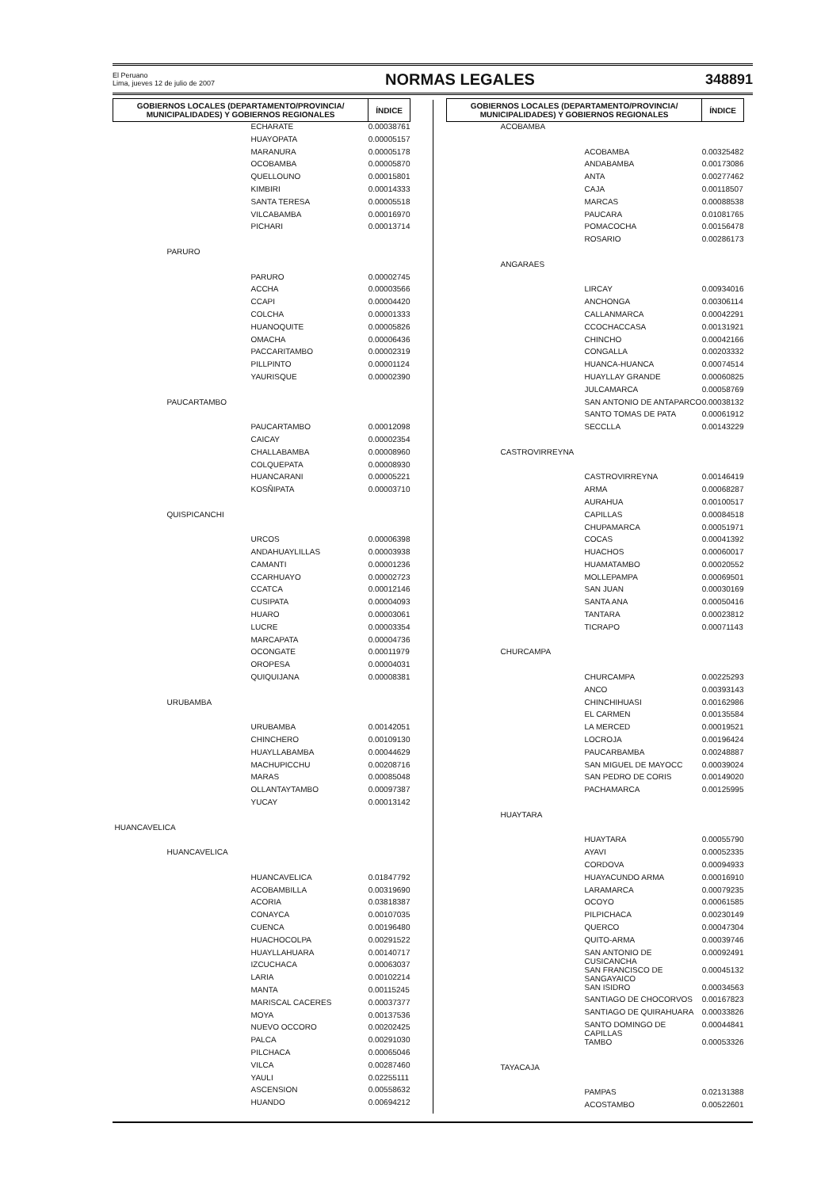El Peruano
Lima, jueves 12 de julio de 2007
NORMAS LEGALES 348891
| GOBIERNOS LOCALES (DEPARTAMENTO/PROVINCIA/ MUNICIPALIDADES) Y GOBIERNOS REGIONALES | ÍNDICE |
| --- | --- |
| ECHARATE | 0.00038761 |
| HUAYOPATA | 0.00005157 |
| MARANURA | 0.00005178 |
| OCOBAMBA | 0.00005870 |
| QUELLOUNO | 0.00015801 |
| KIMBIRI | 0.00014333 |
| SANTA TERESA | 0.00005518 |
| VILCABAMBA | 0.00016970 |
| PICHARI | 0.00013714 |
| PARURO | |
| PARURO | 0.00002745 |
| ACCHA | 0.00003566 |
| CCAPI | 0.00004420 |
| COLCHA | 0.00001333 |
| HUANOQUITE | 0.00005826 |
| OMACHA | 0.00006436 |
| PACCARITAMBO | 0.00002319 |
| PILLPINTO | 0.00001124 |
| YAURISQUE | 0.00002390 |
| PAUCARTAMBO | |
| PAUCARTAMBO | 0.00012098 |
| CAICAY | 0.00002354 |
| CHALLABAMBA | 0.00008960 |
| COLQUEPATA | 0.00008930 |
| HUANCARANI | 0.00005221 |
| KOSÑIPATA | 0.00003710 |
| QUISPICANCHI | |
| URCOS | 0.00006398 |
| ANDAHUAYLILLAS | 0.00003938 |
| CAMANTI | 0.00001236 |
| CCARHUAYO | 0.00002723 |
| CCATCA | 0.00012146 |
| CUSIPATA | 0.00004093 |
| HUARO | 0.00003061 |
| LUCRE | 0.00003354 |
| MARCAPATA | 0.00004736 |
| OCONGATE | 0.00011979 |
| OROPESA | 0.00004031 |
| QUIQUIJANA | 0.00008381 |
| URUBAMBA | |
| URUBAMBA | 0.00142051 |
| CHINCHERO | 0.00109130 |
| HUAYLLABAMBA | 0.00044629 |
| MACHUPICCHU | 0.00208716 |
| MARAS | 0.00085048 |
| OLLANTAYTAMBO | 0.00097387 |
| YUCAY | 0.00013142 |
| HUANCAVELICA | |
| HUANCAVELICA | |
| HUANCAVELICA | 0.01847792 |
| ACOBAMBILLA | 0.00319690 |
| ACORIA | 0.03818387 |
| CONAYCA | 0.00107035 |
| CUENCA | 0.00196480 |
| HUACHOCOLPA | 0.00291522 |
| HUAYLLAHUARA | 0.00140717 |
| IZCUCHACA | 0.00063037 |
| LARIA | 0.00102214 |
| MANTA | 0.00115245 |
| MARISCAL CACERES | 0.00037377 |
| MOYA | 0.00137536 |
| NUEVO OCCORO | 0.00202425 |
| PALCA | 0.00291030 |
| PILCHACA | 0.00065046 |
| VILCA | 0.00287460 |
| YAULI | 0.02255111 |
| ASCENSION | 0.00558632 |
| HUANDO | 0.00694212 |
| GOBIERNOS LOCALES (DEPARTAMENTO/PROVINCIA/ MUNICIPALIDADES) Y GOBIERNOS REGIONALES | ÍNDICE |
| --- | --- |
| ACOBAMBA | |
| ACOBAMBA | 0.00325482 |
| ANDABAMBA | 0.00173086 |
| ANTA | 0.00277462 |
| CAJA | 0.00118507 |
| MARCAS | 0.00088538 |
| PAUCARA | 0.01081765 |
| POMACOCHA | 0.00156478 |
| ROSARIO | 0.00286173 |
| ANGARAES | |
| LIRCAY | 0.00934016 |
| ANCHONGA | 0.00306114 |
| CALLANMARCA | 0.00042291 |
| CCOCHACCASA | 0.00131921 |
| CHINCHO | 0.00042166 |
| CONGALLA | 0.00203332 |
| HUANCA-HUANCA | 0.00074514 |
| HUAYLLAY GRANDE | 0.00060825 |
| JULCAMARCA | 0.00058769 |
| SAN ANTONIO DE ANTAPARCO | 0.00038132 |
| SANTO TOMAS DE PATA | 0.00061912 |
| SECCLLA | 0.00143229 |
| CASTROVIRREYNA | |
| CASTROVIRREYNA | 0.00146419 |
| ARMA | 0.00068287 |
| AURAHUA | 0.00100517 |
| CAPILLAS | 0.00084518 |
| CHUPAMARCA | 0.00051971 |
| COCAS | 0.00041392 |
| HUACHOS | 0.00060017 |
| HUAMATAMBO | 0.00020552 |
| MOLLEPAMPA | 0.00069501 |
| SAN JUAN | 0.00030169 |
| SANTA ANA | 0.00050416 |
| TANTARA | 0.00023812 |
| TICRAPO | 0.00071143 |
| CHURCAMPA | |
| CHURCAMPA | 0.00225293 |
| ANCO | 0.00393143 |
| CHINCHIHUASI | 0.00162986 |
| EL CARMEN | 0.00135584 |
| LA MERCED | 0.00019521 |
| LOCROJA | 0.00196424 |
| PAUCARBAMBA | 0.00248887 |
| SAN MIGUEL DE MAYOCC | 0.00039024 |
| SAN PEDRO DE CORIS | 0.00149020 |
| PACHAMARCA | 0.00125995 |
| HUAYTARA | |
| HUAYTARA | 0.00055790 |
| AYAVI | 0.00052335 |
| CORDOVA | 0.00094933 |
| HUAYACUNDO ARMA | 0.00016910 |
| LARAMARCA | 0.00079235 |
| OCOYO | 0.00061585 |
| PILPICHACA | 0.00230149 |
| QUERCO | 0.00047304 |
| QUITO-ARMA | 0.00039746 |
| SAN ANTONIO DE CUSICANCHA | 0.00092491 |
| SAN FRANCISCO DE SANGAYAICO | 0.00045132 |
| SAN ISIDRO | 0.00034563 |
| SANTIAGO DE CHOCORVOS | 0.00167823 |
| SANTIAGO DE QUIRAHUARA | 0.00033826 |
| SANTO DOMINGO DE CAPILLAS | 0.00044841 |
| TAMBO | 0.00053326 |
| TAYACAJA | |
| PAMPAS | 0.02131388 |
| ACOSTAMBO | 0.00522601 |